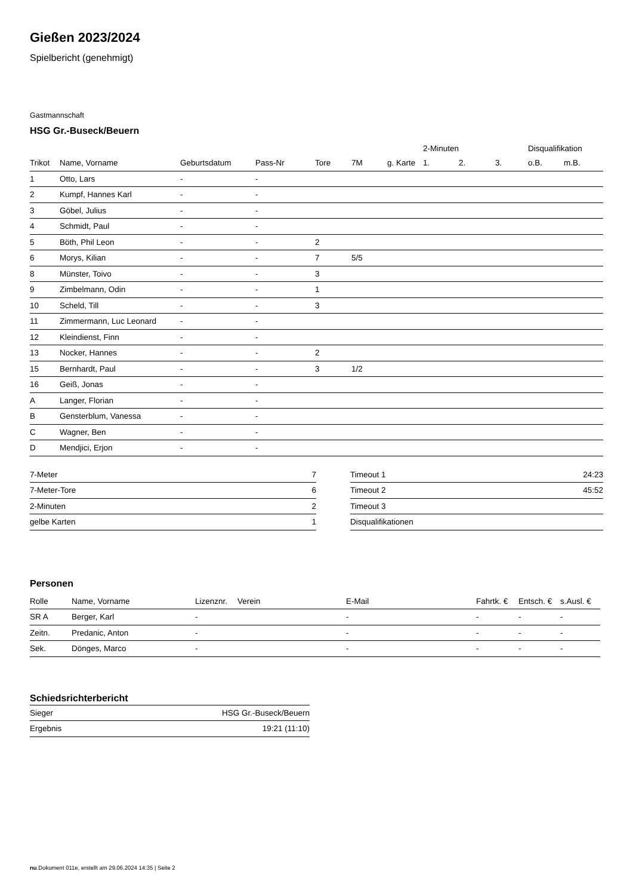Gießen 2023/2024
Spielbericht (genehmigt)
Gastmannschaft
HSG Gr.-Buseck/Beuern
| | | | | | | | 2-Minuten | | | Disqualifikation | |
| --- | --- | --- | --- | --- | --- | --- | --- | --- | --- | --- | --- |
| Trikot | Name, Vorname | Geburtsdatum | Pass-Nr | Tore | 7M | g. Karte | 1. | 2. | 3. | o.B. | m.B. |
| 1 | Otto, Lars | - | - | | | | | | | | |
| 2 | Kumpf, Hannes Karl | - | - | | | | | | | | |
| 3 | Göbel, Julius | - | - | | | | | | | | |
| 4 | Schmidt, Paul | - | - | | | | | | | | |
| 5 | Böth, Phil Leon | - | - | 2 | | | | | | | |
| 6 | Morys, Kilian | - | - | 7 | 5/5 | | | | | | |
| 8 | Münster, Toivo | - | - | 3 | | | | | | | |
| 9 | Zimbelmann, Odin | - | - | 1 | | | | | | | |
| 10 | Scheld, Till | - | - | 3 | | | | | | | |
| 11 | Zimmermann, Luc Leonard | - | - | | | | | | | | |
| 12 | Kleindienst, Finn | - | - | | | | | | | | |
| 13 | Nocker, Hannes | - | - | 2 | | | | | | | |
| 15 | Bernhardt, Paul | - | - | 3 | 1/2 | | | | | | |
| 16 | Geiß, Jonas | - | - | | | | | | | | |
| A | Langer, Florian | - | - | | | | | | | | |
| B | Gensterblum, Vanessa | - | - | | | | | | | | |
| C | Wagner, Ben | - | - | | | | | | | | |
| D | Mendjici, Erjon | - | - | | | | | | | | |
| 7-Meter | 7 |
| 7-Meter-Tore | 6 |
| 2-Minuten | 2 |
| gelbe Karten | 1 |
| Timeout 1 | 24:23 |
| Timeout 2 | 45:52 |
| Timeout 3 | |
| Disqualifikationen | |
Personen
| Rolle | Name, Vorname | Lizenznr. | Verein | E-Mail | Fahrtk. € | Entsch. € | s.Ausl. € |
| --- | --- | --- | --- | --- | --- | --- | --- |
| SR A | Berger, Karl | - | | - | - | - | - |
| Zeitn. | Predanic, Anton | - | | - | - | - | - |
| Sek. | Dönges, Marco | - | | - | - | - | - |
Schiedsrichterbericht
| Sieger | HSG Gr.-Buseck/Beuern |
| Ergebnis | 19:21 (11:10) |
nu.Dokument 011e, erstellt am 29.06.2024 14:35 | Seite 2